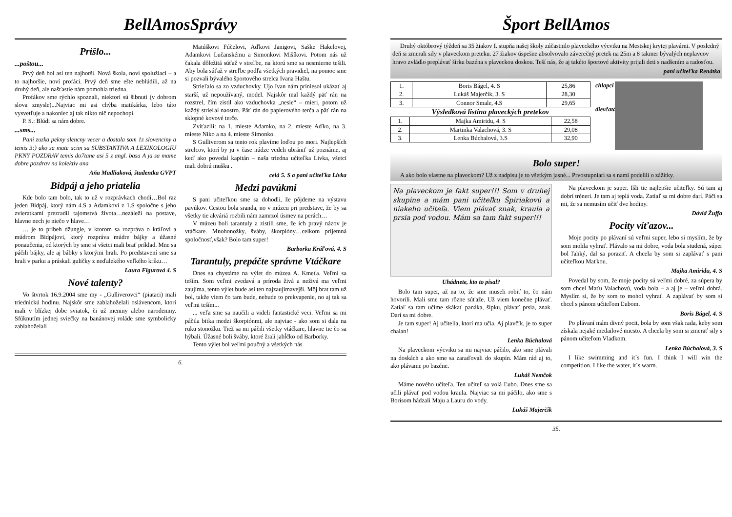BellAmosSprávy
Prišlo...
...poštou...
Prvý deň bol asi ten najhorší. Nová škola, noví spolužiaci – a to najhoršie, noví profáci. Prvý deň sme ešte neblúdili, až na druhý deň, ale našťastie nám pomohla triedna.
Profákov sme rýchlo spoznali, niektorí sú šibnutí (v dobrom slova zmysle)...Najviac mi asi chýba matikárka, lebo táto vysvetľuje a nakoniec aj tak nikto nič nepochopí.
P. S.: Blúdi sa nám dobre.
...sms...
Pani zuzka pekny slencny vecer a dostala som 1z slovenciny a temis 3:) ako sa mate ucim sa SUBSTANTIVA A LEXIKOLOGIU PKNY POZDRAV temis do7tane asi 5 z angl. basa A ja sa mame dobre pozdrav na kolektiv ana
Aňa Madliaková, študentka GVPT
Bidpáj a jeho priatelia
Kde bolo tam bolo, tak to už v rozprávkach chodí…Bol raz jeden Bidpáj, ktorý nám 4.S a Adamkovi z 1.S spoločne s jeho zvieratkami prezradil tajomstvá života…nezáleží na postave, hlavne nech je niečo v hlave…
… je to príbeh džungle, v ktorom sa rozpráva o kráľovi a múdrom Bidpájovi, ktorý rozpráva múdre bájky a úžasné ponaučenia, od ktorých by sme si všetci mali brať príklad. Mne sa páčili bájky, ale aj bábky s ktorými hrali. Po predstavení sme sa hrali v parku a práskali guličky z neďalekého veľkého kríku…
Laura Figurová 4. S
Nové talenty?
Vo štvrtok 16.9.2004 sme my - „Gulliverovci“ (piataci) mali triednickú hodinu. Najskôr sme zablahoželali oslávencom, ktorí mali v blízkej dobe sviatok, či už meniny alebo narodeniny. Sfúknutím jednej sviečky na banánovej roláde sme symbolicky zablahoželali
Matúškovi Fúčelovi, Aďkovi Janigovi, Saške Hakelovej, Adamkovi Lučanskému a Simonkovi Mišíkovi. Potom nás už čakala dôležitá súťaž v streľbe, na ktorú sme sa nesmierne tešili. Aby bola súťaž v streľbe podľa všetkých pravidiel, na pomoc sme si pozvali bývalého športového strelca Ivana Haštu.
Strieľalo sa zo vzduchovky. Ujo Ivan nám priniesol ukázať aj starší, už nepoužívaný, model. Najskôr mal každý päť rán na rozstrel, čím zistil ako vzduchovka „nesie“ – mieri, potom už každý strieľal naostro. Päť rán do papierového terča a päť rán na sklopné kovové terče.
Zvíťazili: na 1. mieste Adamko, na 2. mieste Aďko, na 3. mieste Niko a na 4. mieste Simonko.
S Gulliverom sa tento rok plavíme loďou po mori. Najlepších strelcov, ktorí by ju v čase núdze vedeli ubrániť už poznáme, aj keď ako povedal kapitán – naša triedna učiteľka Livka, všetci mali dobrú mušku .
celá 5. S a pani učiteľka Livka
Medzi pavúkmi
S pani učiteľkou sme sa dohodli, že pôjdeme na výstavu pavúkov. Cestou bola sranda, no v múzeu pri predstave, že by sa všetky tie akváriá rozbili nám zamrzol úsmev na perách…
V múzeu boli tarantuly a zistili sme, že ich pravý názov je vtáčkare. Mnohonožky, šváby, škorpióny…celkom príjemná spoločnosť,však? Bolo tam super!
Barborka Kráľová, 4. S
Tarantuly, prepáčte správne Vtáčkare
Dnes sa chystáme na výlet do múzea A. Kmeťa. Veľmi sa teším. Som veľmi zvedavá a príroda živá a neživá ma veľmi zaujíma, tento výlet bude asi ten najzaujímavejší. Môj brat tam už bol, takže viem čo tam bude, nebude to prekvapenie, no aj tak sa veľmi teším...
... veľa sme sa naučili a videli fantastické veci. Veľmi sa mi páčila bitka medzi škorpiónmi, ale najviac - ako som si dala na ruku stonožku. Tiež sa mi páčili všetky vtáčkare, hlavne tie čo sa hýbali. Úžasné boli šváby, ktoré žrali jabĺčko od Barborky.
Tento výlet bol veľmi poučný a všetkých nás
6.
Šport BellAmos
Druhý októbrový týždeň sa 35 žiakov I. stupňa našej školy zúčastnilo plaveckého výcviku na Mestskej krytej plavárni. V posledný deň si zmerali sily v plaveckom preteku. 27 žiakov úspešne absolvovalo záverečný pretek na 25m a 8 takmer bývalých neplavcov hravo zvládlo preplávať šírku bazéna s plaveckou doskou. Teší nás, že aj takéto športové aktivity prijali deti s nadšením a radosťou.
pani učiteľka Renátka
| 1. | Boris Bágel, 4. S | 25,86 |
| 2. | Lukáš Majerčík, 3. S | 28,30 |
| 3. | Connor Smale, 4.S | 29,65 |
Výsledková listina plaveckých pretekov
| 1. | Majka Amiridu, 4. S | 22,58 |
| 2. | Martinka Valachová, 3. S | 29,08 |
| 3. | Lenka Búchalová, 3.S | 32,90 |
chlapci
dievčatá
Bolo super!
A ako bolo vlastne na plaveckom? Už z nadpisu je to všetkým jasné... Prvostupniari sa s nami podelili o zážitky.
Na plaveckom je fakt super!!! Som v druhej skupine a mám pani učiteľku Špiriakovú a niakeho učiteľa. Viem plávať znak, kraula a prsia pod vodou. Mám sa tam fakt super!!!
Uhádnete, kto to písal?
Bolo tam super, až na to, že sme museli robiť to, čo nám hovorili. Mali sme tam rôzne súťaže. Už viem konečne plávať. Zatiaľ sa tam učíme skákať panáka, šípku, plávať prsia, znak. Darí sa mi dobre.
Je tam super! Aj učitelia, ktorí ma učia. Aj plavčík, je to super chalan!
Lenka Búchalová
Na plaveckom výcviku sa mi najviac páčilo, ako sme plávali na doskách a ako sme sa zaraďovali do skupín. Mám rád aj to, ako plávame po bazéne.
Lukáš Nemčok
Máme nového učiteľa. Ten učiteľ sa volá Ľubo. Dnes sme sa učili plávať pod vodou kraula. Najviac sa mi páčilo, ako sme s Borisom hádzali Maju a Lauru do vody.
Lukáš Majerčík
Na plaveckom je super. Išli tie najlepšie učiteľky. Sú tam aj dobrí tréneri. Je tam aj teplá voda. Zatiaľ sa mi dobre darí. Páči sa mi, že sa nemusím učiť dve hodiny.
Dávid Žuffa
Pocity víťazov...
Moje pocity po plávaní sú veľmi super, lebo si myslím, že by som mohla vyhrať. Plávalo sa mi dobre, voda bola studená, súper bol ľahký, dal sa poraziť. A chcela by som si zaplávať s pani učiteľkou Maťkou.
Majka Amiridu, 4. S
Povedal by som, že moje pocity sú veľmi dobré, za súpera by som chcel Maťu Valachovú, voda bola – a aj je – veľmi dobrá. Myslím si, že by som to mohol vyhrať. A zaplávať by som si chcel s pánom učiteľom Ľubom.
Boris Bágel, 4. S
Po plávaní mám divný pocit, bola by som však rada, keby som získala nejaké medailové miesto. A chcela by som si zmerať sily s pánom učiteľom Vladkom.
Lenka Búchalová, 3. S
I like swimming and it´s fun. I think I will win the competition. I like the water, it´s warm.
35.